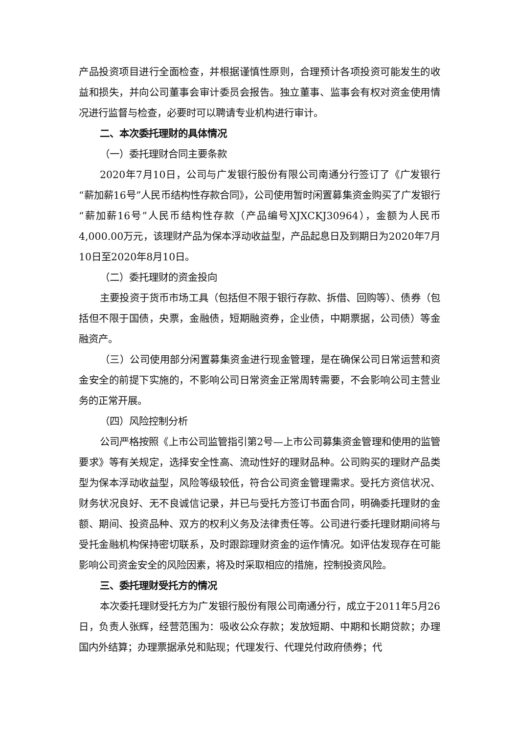产品投资项目进行全面检查，并根据谨慎性原则，合理预计各项投资可能发生的收益和损失，并向公司董事会审计委员会报告。独立董事、监事会有权对资金使用情况进行监督与检查，必要时可以聘请专业机构进行审计。
二、本次委托理财的具体情况
（一）委托理财合同主要条款
2020年7月10日，公司与广发银行股份有限公司南通分行签订了《广发银行“薪加薪16号”人民币结构性存款合同》，公司使用暂时闲置募集资金购买了广发银行“薪加薪16号”人民币结构性存款（产品编号XJXCKJ30964），金额为人民币4,000.00万元，该理财产品为保本浮动收益型，产品起息日及到期日为2020年7月10日至2020年8月10日。
（二）委托理财的资金投向
主要投资于货币市场工具（包括但不限于银行存款、拆借、回购等）、债券（包括但不限于国债，央票，金融债，短期融资券，企业债，中期票据，公司债）等金融资产。
（三）公司使用部分闲置募集资金进行现金管理，是在确保公司日常运营和资金安全的前提下实施的，不影响公司日常资金正常周转需要，不会影响公司主营业务的正常开展。
（四）风险控制分析
公司严格按照《上市公司监管指引第2号—上市公司募集资金管理和使用的监管要求》等有关规定，选择安全性高、流动性好的理财品种。公司购买的理财产品类型为保本浮动收益型，风险等级较低，符合公司资金管理需求。受托方资信状况、财务状况良好、无不良诚信记录，并已与受托方签订书面合同，明确委托理财的金额、期间、投资品种、双方的权利义务及法律责任等。公司进行委托理财期间将与受托金融机构保持密切联系，及时跟踪理财资金的运作情况。如评估发现存在可能影响公司资金安全的风险因素，将及时采取相应的措施，控制投资风险。
三、委托理财受托方的情况
本次委托理财受托方为广发银行股份有限公司南通分行，成立于2011年5月26日，负责人张辉，经营范围为：吸收公众存款；发放短期、中期和长期贷款；办理国内外结算；办理票据承兑和贴现；代理发行、代理兑付政府债券；代